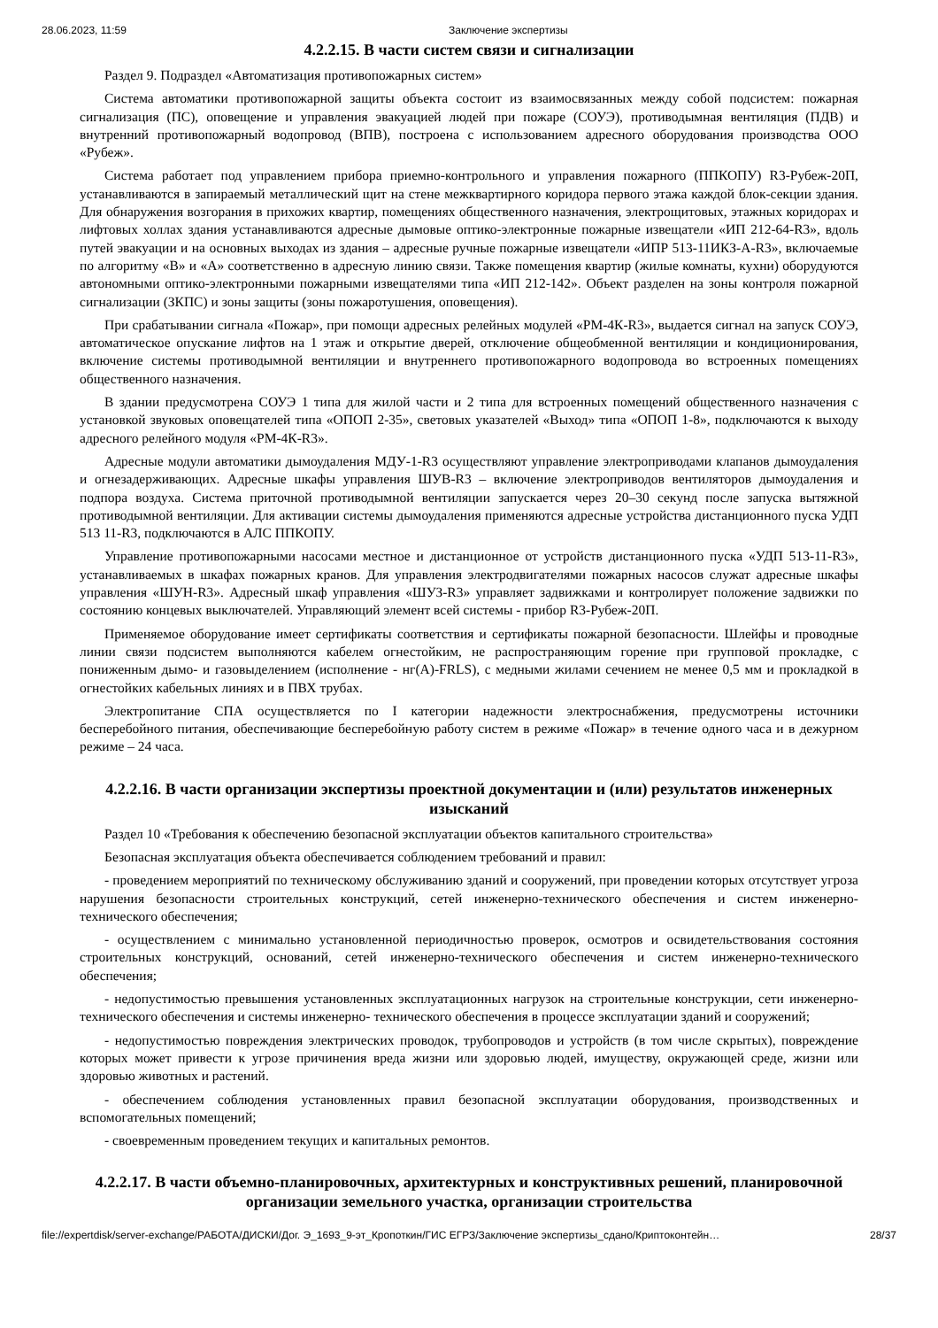28.06.2023, 11:59 Заключение экспертизы
4.2.2.15. В части систем связи и сигнализации
Раздел 9. Подраздел «Автоматизация противопожарных систем»
Система автоматики противопожарной защиты объекта состоит из взаимосвязанных между собой подсистем: пожарная сигнализация (ПС), оповещение и управления эвакуацией людей при пожаре (СОУЭ), противодымная вентиляция (ПДВ) и внутренний противопожарный водопровод (ВПВ), построена с использованием адресного оборудования производства ООО «Рубеж».
Система работает под управлением прибора приемно-контрольного и управления пожарного (ППКОПУ) R3-Рубеж-20П, устанавливаются в запираемый металлический щит на стене межквартирного коридора первого этажа каждой блок-секции здания. Для обнаружения возгорания в прихожих квартир, помещениях общественного назначения, электрощитовых, этажных коридорах и лифтовых холлах здания устанавливаются адресные дымовые оптико-электронные пожарные извещатели «ИП 212-64-R3», вдоль путей эвакуации и на основных выходах из здания – адресные ручные пожарные извещатели «ИПР 513-11ИКЗ-А-R3», включаемые по алгоритму «В» и «А» соответственно в адресную линию связи. Также помещения квартир (жилые комнаты, кухни) оборудуются автономными оптико-электронными пожарными извещателями типа «ИП 212-142». Объект разделен на зоны контроля пожарной сигнализации (ЗКПС) и зоны защиты (зоны пожаротушения, оповещения).
При срабатывании сигнала «Пожар», при помощи адресных релейных модулей «РМ-4К-R3», выдается сигнал на запуск СОУЭ, автоматическое опускание лифтов на 1 этаж и открытие дверей, отключение общеобменной вентиляции и кондиционирования, включение системы противодымной вентиляции и внутреннего противопожарного водопровода во встроенных помещениях общественного назначения.
В здании предусмотрена СОУЭ 1 типа для жилой части и 2 типа для встроенных помещений общественного назначения с установкой звуковых оповещателей типа «ОПОП 2-35», световых указателей «Выход» типа «ОПОП 1-8», подключаются к выходу адресного релейного модуля «РМ-4К-R3».
Адресные модули автоматики дымоудаления МДУ-1-R3 осуществляют управление электроприводами клапанов дымоудаления и огнезадерживающих. Адресные шкафы управления ШУВ-R3 – включение электроприводов вентиляторов дымоудаления и подпора воздуха. Система приточной противодымной вентиляции запускается через 20–30 секунд после запуска вытяжной противодымной вентиляции. Для активации системы дымоудаления применяются адресные устройства дистанционного пуска УДП 513 11-R3, подключаются в АЛС ППКОПУ.
Управление противопожарными насосами местное и дистанционное от устройств дистанционного пуска «УДП 513-11-R3», устанавливаемых в шкафах пожарных кранов. Для управления электродвигателями пожарных насосов служат адресные шкафы управления «ШУН-R3». Адресный шкаф управления «ШУЗ-R3» управляет задвижками и контролирует положение задвижки по состоянию концевых выключателей. Управляющий элемент всей системы - прибор R3-Рубеж-20П.
Применяемое оборудование имеет сертификаты соответствия и сертификаты пожарной безопасности. Шлейфы и проводные линии связи подсистем выполняются кабелем огнестойким, не распространяющим горение при групповой прокладке, с пониженным дымо- и газовыделением (исполнение - нг(А)-FRLS), с медными жилами сечением не менее 0,5 мм и прокладкой в огнестойких кабельных линиях и в ПВХ трубах.
Электропитание СПА осуществляется по I категории надежности электроснабжения, предусмотрены источники бесперебойного питания, обеспечивающие бесперебойную работу систем в режиме «Пожар» в течение одного часа и в дежурном режиме – 24 часа.
4.2.2.16. В части организации экспертизы проектной документации и (или) результатов инженерных изысканий
Раздел 10 «Требования к обеспечению безопасной эксплуатации объектов капитального строительства»
Безопасная эксплуатация объекта обеспечивается соблюдением требований и правил:
- проведением мероприятий по техническому обслуживанию зданий и сооружений, при проведении которых отсутствует угроза нарушения безопасности строительных конструкций, сетей инженерно-технического обеспечения и систем инженерно- технического обеспечения;
- осуществлением с минимально установленной периодичностью проверок, осмотров и освидетельствования состояния строительных конструкций, оснований, сетей инженерно-технического обеспечения и систем инженерно-технического обеспечения;
- недопустимостью превышения установленных эксплуатационных нагрузок на строительные конструкции, сети инженерно-технического обеспечения и системы инженерно- технического обеспечения в процессе эксплуатации зданий и сооружений;
- недопустимостью повреждения электрических проводок, трубопроводов и устройств (в том числе скрытых), повреждение которых может привести к угрозе причинения вреда жизни или здоровью людей, имуществу, окружающей среде, жизни или здоровью животных и растений.
- обеспечением соблюдения установленных правил безопасной эксплуатации оборудования, производственных и вспомогательных помещений;
- своевременным проведением текущих и капитальных ремонтов.
4.2.2.17. В части объемно-планировочных, архитектурных и конструктивных решений, планировочной организации земельного участка, организации строительства
file://expertdisk/server-exchange/РАБОТА/ДИСКИ/Дог. Э_1693_9-эт_Кропоткин/ГИС ЕГРЗ/Заключение экспертизы_сдано/Криптоконтейн… 28/37